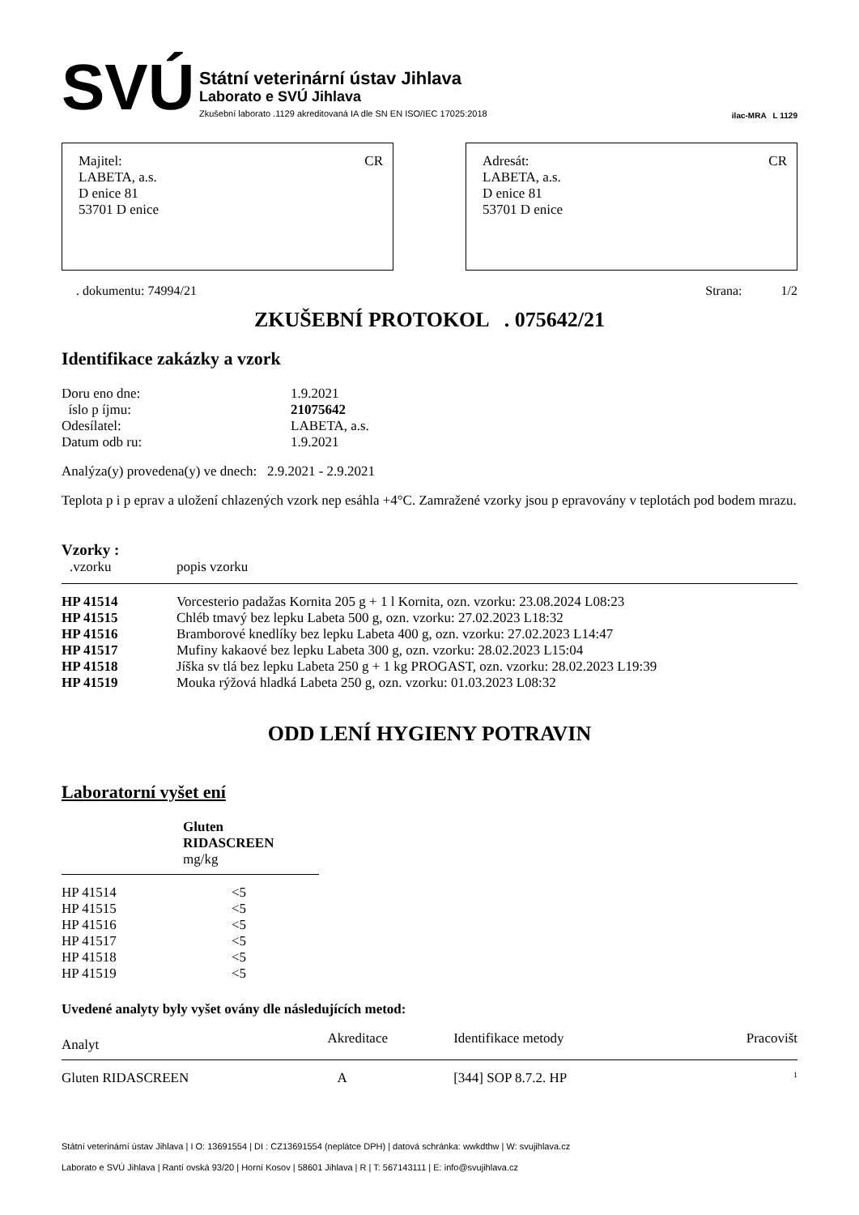SVÚ
Státní veterinární ústav Jihlava
Laborato e SVÚ Jihlava
Zkušební laborato .1129 akreditovaná IA dle SN EN ISO/IEC 17025:2018
ilac-MRA L 1129
CR Majitel:
LABETA, a.s.
D enice 81
53701 D enice
CR Adresát:
LABETA, a.s.
D enice 81
53701 D enice
. dokumentu: 74994/21 Strana: 1/2
ZKUŠEBNÍ PROTOKOL . 075642/21
Identifikace zakázky a vzork
| Doru eno dne: | 1.9.2021 |
| íslo p íjmu: | 21075642 |
| Odesílatel: | LABETA, a.s. |
| Datum odb ru: | 1.9.2021 |
Analýza(y) provedena(y) ve dnech: 2.9.2021 - 2.9.2021
Teplota p i p eprav a uložení chlazených vzork nep esáhla +4°C. Zamražené vzorky jsou p epravovány v teplotách pod bodem mrazu.
Vzorky :
| .vzorku | popis vzorku |
| --- | --- |
| HP 41514 | Vorcesterio padažas Kornita 205 g + 1 l Kornita, ozn. vzorku: 23.08.2024 L08:23 |
| HP 41515 | Chléb tmavý bez lepku Labeta 500 g, ozn. vzorku: 27.02.2023 L18:32 |
| HP 41516 | Bramborové knedlíky bez lepku Labeta 400 g, ozn. vzorku: 27.02.2023 L14:47 |
| HP 41517 | Mufiny kakaové bez lepku Labeta 300 g, ozn. vzorku: 28.02.2023 L15:04 |
| HP 41518 | Jíška sv tlá bez lepku Labeta 250 g + 1 kg PROGAST, ozn. vzorku: 28.02.2023 L19:39 |
| HP 41519 | Mouka rýžová hladká Labeta 250 g, ozn. vzorku: 01.03.2023 L08:32 |
ODD LENÍ HYGIENY POTRAVIN
Laboratorní vyšet ení
| | Gluten RIDASCREEN mg/kg |
| --- | --- |
| HP 41514 | <5 |
| HP 41515 | <5 |
| HP 41516 | <5 |
| HP 41517 | <5 |
| HP 41518 | <5 |
| HP 41519 | <5 |
Uvedené analyty byly vyšet ovány dle následujících metod:
| Analyt | Akreditace | Identifikace metody | Pracovišt |
| --- | --- | --- | --- |
| Gluten RIDASCREEN | A | [344] SOP 8.7.2. HP | <sup>1</sup> |
Státní veterinární ústav Jihlava | I O: 13691554 | DI : CZ13691554 (neplátce DPH) | datová schránka: wwkdthw | W: svujihlava.cz
Laborato e SVÚ Jihlava | Rantí ovská 93/20 | Horní Kosov | 58601 Jihlava | R | T: 567143111 | E: info@svujihlava.cz